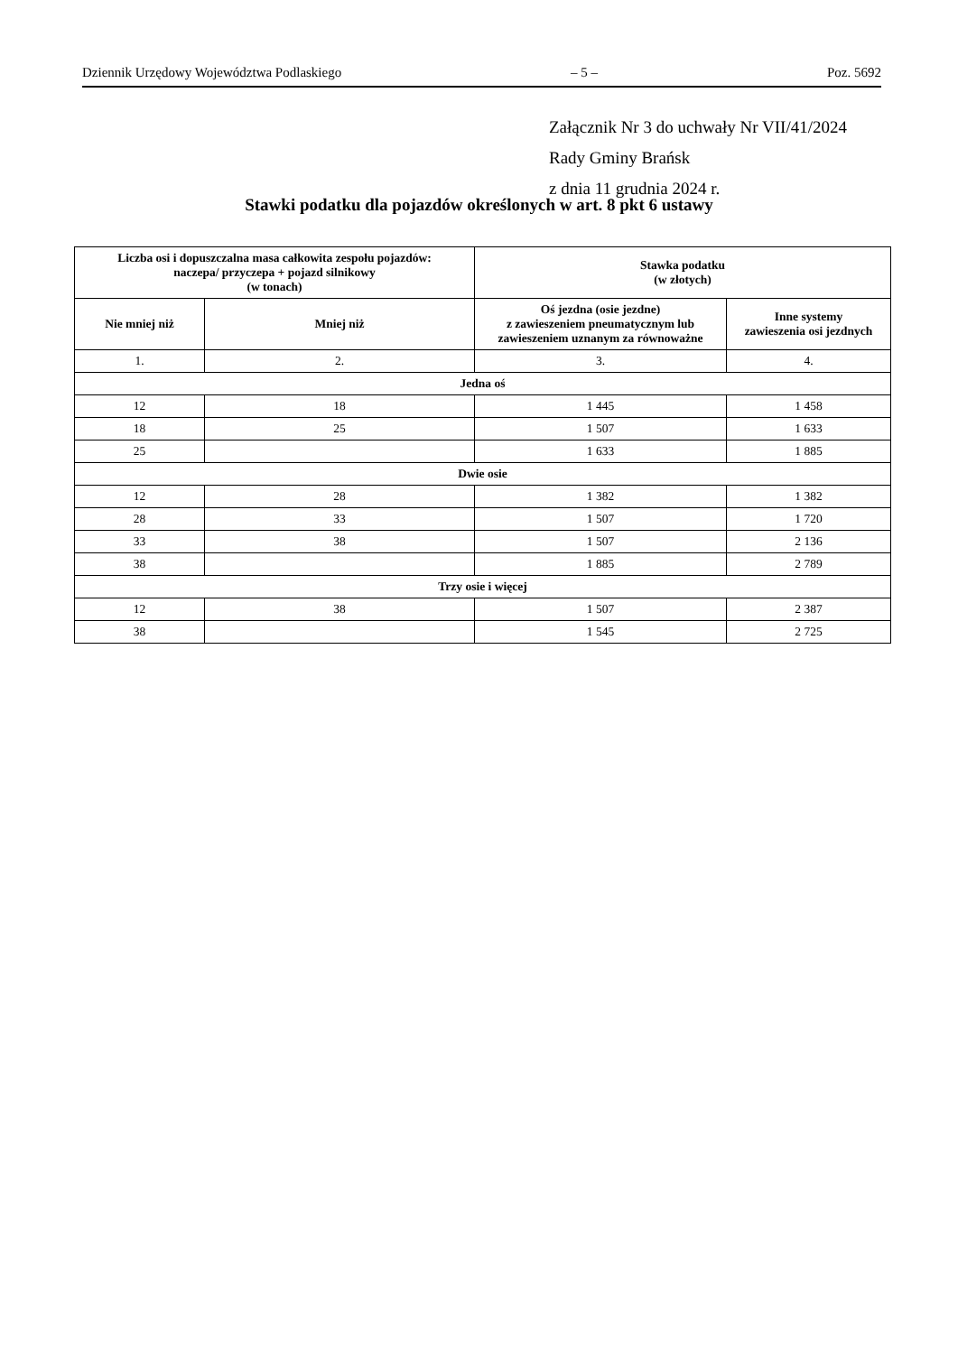Dziennik Urzędowy Województwa Podlaskiego – 5 – Poz. 5692
Załącznik Nr 3 do uchwały Nr VII/41/2024
Rady Gminy Brańsk
z dnia 11 grudnia 2024 r.
Stawki podatku dla pojazdów określonych w art. 8 pkt 6 ustawy
| Liczba osi i dopuszczalna masa całkowita zespołu pojazdów: naczepa/ przyczepa + pojazd silnikowy (w tonach) | | Stawka podatku (w złotych) | |
| --- | --- | --- | --- |
| Nie mniej niż | Mniej niż | Oś jezdna (osie jezdne) z zawieszeniem pneumatycznym lub zawieszeniem uznanym za równoważne | Inne systemy zawieszenia osi jezdnych |
| 1. | 2. | 3. | 4. |
| Jedna oś | | | |
| 12 | 18 | 1 445 | 1 458 |
| 18 | 25 | 1 507 | 1 633 |
| 25 | | 1 633 | 1 885 |
| Dwie osie | | | |
| 12 | 28 | 1 382 | 1 382 |
| 28 | 33 | 1 507 | 1 720 |
| 33 | 38 | 1 507 | 2 136 |
| 38 | | 1 885 | 2 789 |
| Trzy osie i więcej | | | |
| 12 | 38 | 1 507 | 2 387 |
| 38 | | 1 545 | 2 725 |